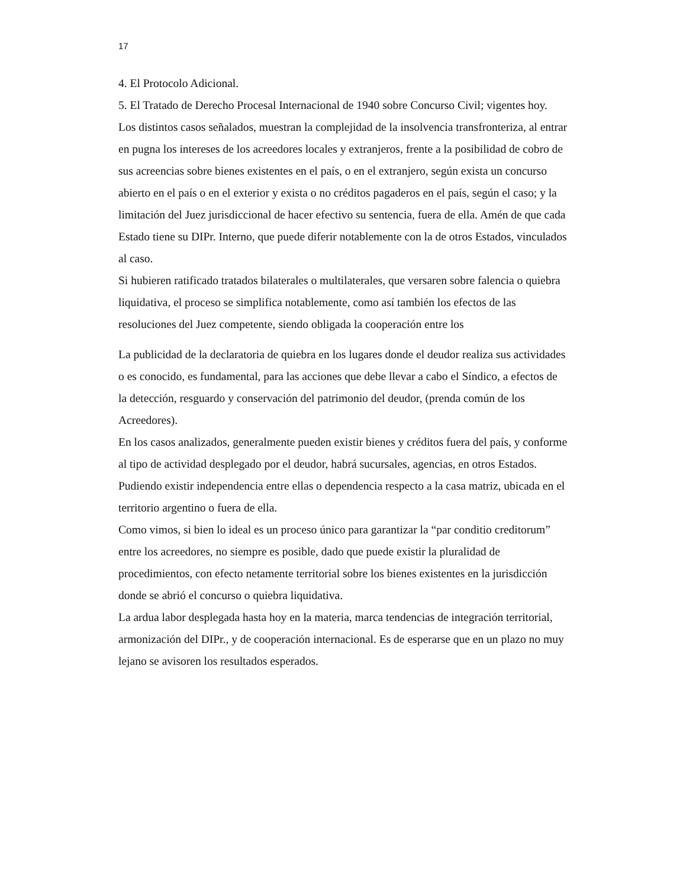17
4. El Protocolo Adicional.
5. El Tratado de Derecho Procesal Internacional de 1940 sobre Concurso Civil; vigentes hoy.
Los distintos casos señalados, muestran la complejidad de la insolvencia transfronteriza, al entrar en pugna los intereses de los acreedores locales y extranjeros, frente a la posibilidad de cobro de sus acreencias sobre bienes existentes en el país, o en el extranjero, según exista un concurso abierto en el país o en el exterior y exista o no créditos pagaderos en el país, según el caso; y la limitación del Juez jurisdiccional de hacer efectivo su sentencia, fuera de ella. Amén de que cada Estado tiene su DIPr. Interno, que puede diferir notablemente con la de otros Estados, vinculados al caso.
Si hubieren ratificado tratados bilaterales o multilaterales, que versaren sobre falencia o quiebra liquidativa, el proceso se simplifica notablemente, como así también los efectos de las resoluciones del Juez competente, siendo obligada la cooperación entre los
La publicidad de la declaratoria de quiebra en los lugares donde el deudor realiza sus actividades o es conocido, es fundamental, para las acciones que debe llevar a cabo el Síndico, a efectos de la detección, resguardo y conservación del patrimonio del deudor, (prenda común de los Acreedores).
En los casos analizados, generalmente pueden existir bienes y créditos fuera del país, y conforme al tipo de actividad desplegado por el deudor, habrá sucursales, agencias, en otros Estados. Pudiendo existir independencia entre ellas o dependencia respecto a la casa matriz, ubicada en el territorio argentino o fuera de ella.
Como vimos, si bien lo ideal es un proceso único para garantizar la “par conditio creditorum” entre los acreedores, no siempre es posible, dado que puede existir la pluralidad de procedimientos, con efecto netamente territorial sobre los bienes existentes en la jurisdicción donde se abrió el concurso o quiebra liquidativa.
La ardua labor desplegada hasta hoy en la materia, marca tendencias de integración territorial, armonización del DIPr., y de cooperación internacional. Es de esperarse que en un plazo no muy lejano se avisoren los resultados esperados.